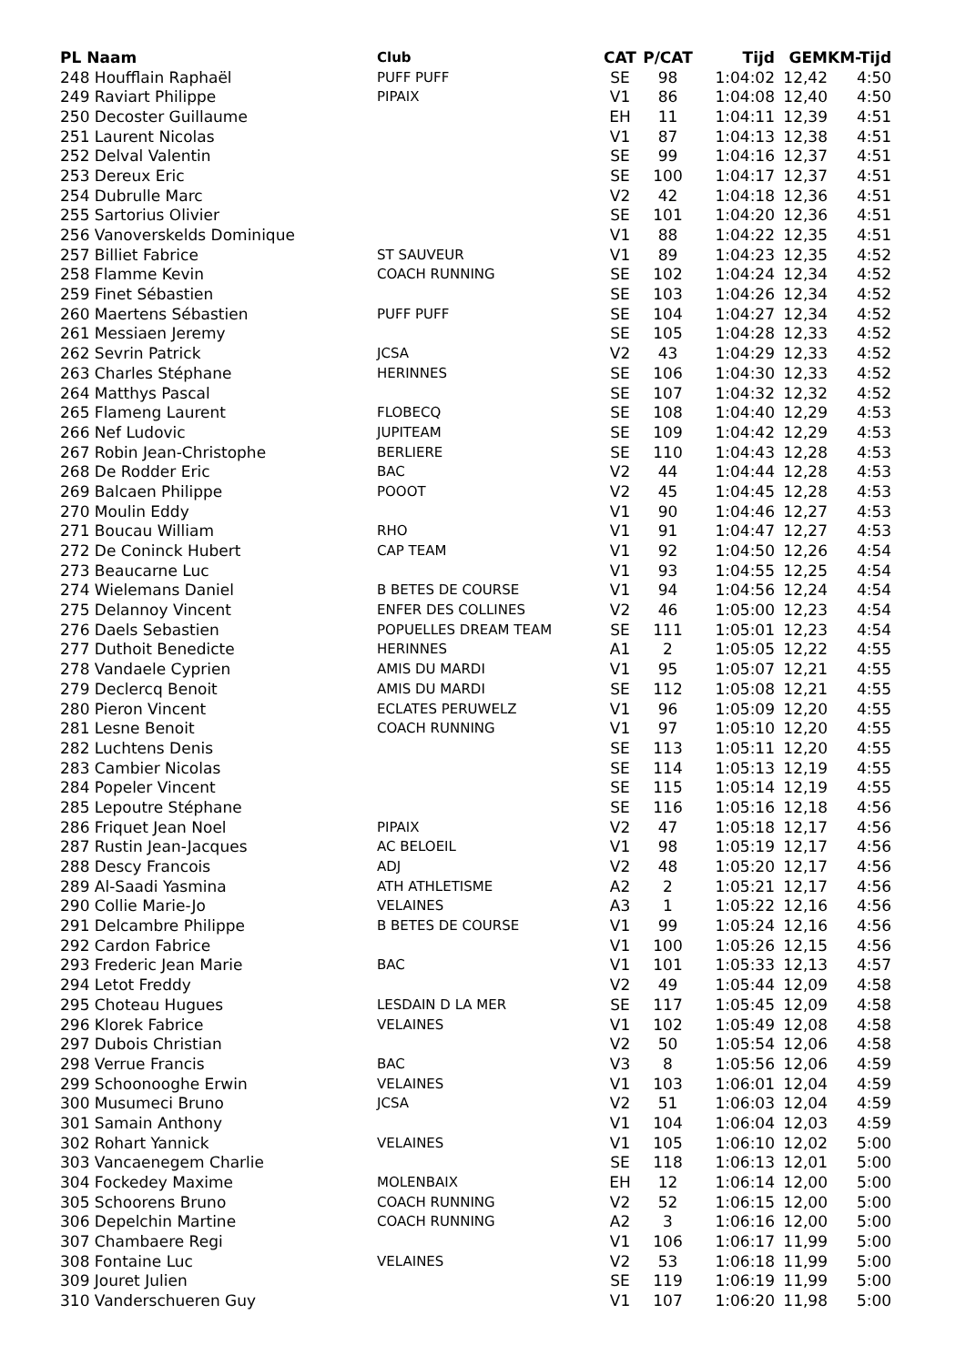| PL Naam | Club | CAT | P/CAT | Tijd | GEM | KM-Tijd |
| --- | --- | --- | --- | --- | --- | --- |
| 248 Houfflain Raphaël | PUFF PUFF | SE | 98 | 1:04:02 | 12,42 | 4:50 |
| 249 Raviart Philippe | PIPAIX | V1 | 86 | 1:04:08 | 12,40 | 4:50 |
| 250 Decoster Guillaume | | EH | 11 | 1:04:11 | 12,39 | 4:51 |
| 251 Laurent Nicolas | | V1 | 87 | 1:04:13 | 12,38 | 4:51 |
| 252 Delval Valentin | | SE | 99 | 1:04:16 | 12,37 | 4:51 |
| 253 Dereux Eric | | SE | 100 | 1:04:17 | 12,37 | 4:51 |
| 254 Dubrulle Marc | | V2 | 42 | 1:04:18 | 12,36 | 4:51 |
| 255 Sartorius Olivier | | SE | 101 | 1:04:20 | 12,36 | 4:51 |
| 256 Vanoverskelds Dominique | | V1 | 88 | 1:04:22 | 12,35 | 4:51 |
| 257 Billiet Fabrice | ST SAUVEUR | V1 | 89 | 1:04:23 | 12,35 | 4:52 |
| 258 Flamme Kevin | COACH RUNNING | SE | 102 | 1:04:24 | 12,34 | 4:52 |
| 259 Finet Sébastien | | SE | 103 | 1:04:26 | 12,34 | 4:52 |
| 260 Maertens Sébastien | PUFF PUFF | SE | 104 | 1:04:27 | 12,34 | 4:52 |
| 261 Messiaen Jeremy | | SE | 105 | 1:04:28 | 12,33 | 4:52 |
| 262 Sevrin Patrick | JCSA | V2 | 43 | 1:04:29 | 12,33 | 4:52 |
| 263 Charles Stéphane | HERINNES | SE | 106 | 1:04:30 | 12,33 | 4:52 |
| 264 Matthys Pascal | | SE | 107 | 1:04:32 | 12,32 | 4:52 |
| 265 Flameng Laurent | FLOBECQ | SE | 108 | 1:04:40 | 12,29 | 4:53 |
| 266 Nef Ludovic | JUPITEAM | SE | 109 | 1:04:42 | 12,29 | 4:53 |
| 267 Robin Jean-Christophe | BERLIERE | SE | 110 | 1:04:43 | 12,28 | 4:53 |
| 268 De Rodder Eric | BAC | V2 | 44 | 1:04:44 | 12,28 | 4:53 |
| 269 Balcaen Philippe | POOOT | V2 | 45 | 1:04:45 | 12,28 | 4:53 |
| 270 Moulin Eddy | | V1 | 90 | 1:04:46 | 12,27 | 4:53 |
| 271 Boucau William | RHO | V1 | 91 | 1:04:47 | 12,27 | 4:53 |
| 272 De Coninck Hubert | CAP TEAM | V1 | 92 | 1:04:50 | 12,26 | 4:54 |
| 273 Beaucarne Luc | | V1 | 93 | 1:04:55 | 12,25 | 4:54 |
| 274 Wielemans Daniel | B BETES DE COURSE | V1 | 94 | 1:04:56 | 12,24 | 4:54 |
| 275 Delannoy Vincent | ENFER DES COLLINES | V2 | 46 | 1:05:00 | 12,23 | 4:54 |
| 276 Daels Sebastien | POPUELLES DREAM TEAM | SE | 111 | 1:05:01 | 12,23 | 4:54 |
| 277 Duthoit Benedicte | HERINNES | A1 | 2 | 1:05:05 | 12,22 | 4:55 |
| 278 Vandaele Cyprien | AMIS DU MARDI | V1 | 95 | 1:05:07 | 12,21 | 4:55 |
| 279 Declercq Benoit | AMIS DU MARDI | SE | 112 | 1:05:08 | 12,21 | 4:55 |
| 280 Pieron Vincent | ECLATES PERUWELZ | V1 | 96 | 1:05:09 | 12,20 | 4:55 |
| 281 Lesne Benoit | COACH RUNNING | V1 | 97 | 1:05:10 | 12,20 | 4:55 |
| 282 Luchtens Denis | | SE | 113 | 1:05:11 | 12,20 | 4:55 |
| 283 Cambier Nicolas | | SE | 114 | 1:05:13 | 12,19 | 4:55 |
| 284 Popeler Vincent | | SE | 115 | 1:05:14 | 12,19 | 4:55 |
| 285 Lepoutre Stéphane | | SE | 116 | 1:05:16 | 12,18 | 4:56 |
| 286 Friquet Jean Noel | PIPAIX | V2 | 47 | 1:05:18 | 12,17 | 4:56 |
| 287 Rustin Jean-Jacques | AC BELOEIL | V1 | 98 | 1:05:19 | 12,17 | 4:56 |
| 288 Descy Francois | ADJ | V2 | 48 | 1:05:20 | 12,17 | 4:56 |
| 289 Al-Saadi Yasmina | ATH ATHLETISME | A2 | 2 | 1:05:21 | 12,17 | 4:56 |
| 290 Collie Marie-Jo | VELAINES | A3 | 1 | 1:05:22 | 12,16 | 4:56 |
| 291 Delcambre Philippe | B BETES DE COURSE | V1 | 99 | 1:05:24 | 12,16 | 4:56 |
| 292 Cardon Fabrice | | V1 | 100 | 1:05:26 | 12,15 | 4:56 |
| 293 Frederic Jean Marie | BAC | V1 | 101 | 1:05:33 | 12,13 | 4:57 |
| 294 Letot Freddy | | V2 | 49 | 1:05:44 | 12,09 | 4:58 |
| 295 Choteau Hugues | LESDAIN D LA MER | SE | 117 | 1:05:45 | 12,09 | 4:58 |
| 296 Klorek Fabrice | VELAINES | V1 | 102 | 1:05:49 | 12,08 | 4:58 |
| 297 Dubois Christian | | V2 | 50 | 1:05:54 | 12,06 | 4:58 |
| 298 Verrue Francis | BAC | V3 | 8 | 1:05:56 | 12,06 | 4:59 |
| 299 Schoonooghe Erwin | VELAINES | V1 | 103 | 1:06:01 | 12,04 | 4:59 |
| 300 Musumeci Bruno | JCSA | V2 | 51 | 1:06:03 | 12,04 | 4:59 |
| 301 Samain Anthony | | V1 | 104 | 1:06:04 | 12,03 | 4:59 |
| 302 Rohart Yannick | VELAINES | V1 | 105 | 1:06:10 | 12,02 | 5:00 |
| 303 Vancaenegem Charlie | | SE | 118 | 1:06:13 | 12,01 | 5:00 |
| 304 Fockedey Maxime | MOLENBAIX | EH | 12 | 1:06:14 | 12,00 | 5:00 |
| 305 Schoorens Bruno | COACH RUNNING | V2 | 52 | 1:06:15 | 12,00 | 5:00 |
| 306 Depelchin Martine | COACH RUNNING | A2 | 3 | 1:06:16 | 12,00 | 5:00 |
| 307 Chambaere Regi | | V1 | 106 | 1:06:17 | 11,99 | 5:00 |
| 308 Fontaine Luc | VELAINES | V2 | 53 | 1:06:18 | 11,99 | 5:00 |
| 309 Jouret Julien | | SE | 119 | 1:06:19 | 11,99 | 5:00 |
| 310 Vanderschueren Guy | | V1 | 107 | 1:06:20 | 11,98 | 5:00 |